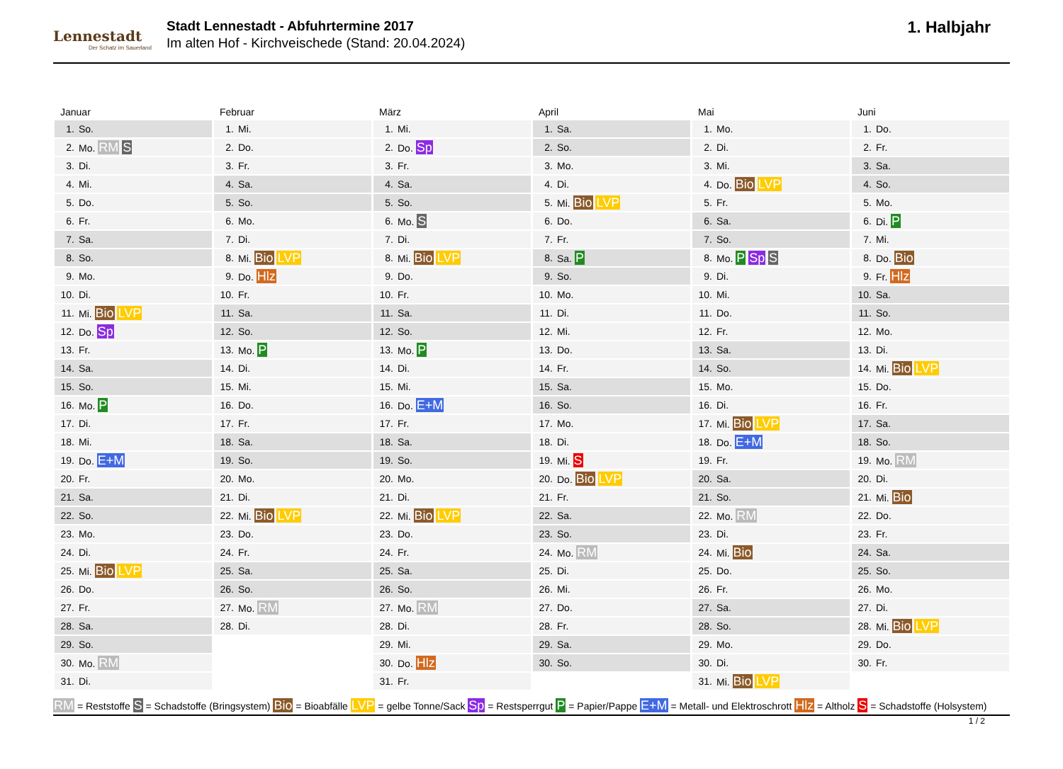Lennestadt
Der Schatz im Sauerland
Stadt Lennestadt - Abfuhrtermine 2017
Im alten Hof - Kirchveischede (Stand: 20.04.2024)
1. Halbjahr
Januar
| 1. | So. |
| 2. | Mo. RM S |
| 3. | Di. |
| 4. | Mi. |
| 5. | Do. |
| 6. | Fr. |
| 7. | Sa. |
| 8. | So. |
| 9. | Mo. |
| 10. | Di. |
| 11. | Mi. Bio LVP |
| 12. | Do. Sp |
| 13. | Fr. |
| 14. | Sa. |
| 15. | So. |
| 16. | Mo. P |
| 17. | Di. |
| 18. | Mi. |
| 19. | Do. E+M |
| 20. | Fr. |
| 21. | Sa. |
| 22. | So. |
| 23. | Mo. |
| 24. | Di. |
| 25. | Mi. Bio LVP |
| 26. | Do. |
| 27. | Fr. |
| 28. | Sa. |
| 29. | So. |
| 30. | Mo. RM |
| 31. | Di. |
Februar
| 1. | Mi. |
| 2. | Do. |
| 3. | Fr. |
| 4. | Sa. |
| 5. | So. |
| 6. | Mo. |
| 7. | Di. |
| 8. | Mi. Bio LVP |
| 9. | Do. Hlz |
| 10. | Fr. |
| 11. | Sa. |
| 12. | So. |
| 13. | Mo. P |
| 14. | Di. |
| 15. | Mi. |
| 16. | Do. |
| 17. | Fr. |
| 18. | Sa. |
| 19. | So. |
| 20. | Mo. |
| 21. | Di. |
| 22. | Mi. Bio LVP |
| 23. | Do. |
| 24. | Fr. |
| 25. | Sa. |
| 26. | So. |
| 27. | Mo. RM |
| 28. | Di. |
März
| 1. | Mi. |
| 2. | Do. Sp |
| 3. | Fr. |
| 4. | Sa. |
| 5. | So. |
| 6. | Mo. S |
| 7. | Di. |
| 8. | Mi. Bio LVP |
| 9. | Do. |
| 10. | Fr. |
| 11. | Sa. |
| 12. | So. |
| 13. | Mo. P |
| 14. | Di. |
| 15. | Mi. |
| 16. | Do. E+M |
| 17. | Fr. |
| 18. | Sa. |
| 19. | So. |
| 20. | Mo. |
| 21. | Di. |
| 22. | Mi. Bio LVP |
| 23. | Do. |
| 24. | Fr. |
| 25. | Sa. |
| 26. | So. |
| 27. | Mo. RM |
| 28. | Di. |
| 29. | Mi. |
| 30. | Do. Hlz |
| 31. | Fr. |
April
| 1. | Sa. |
| 2. | So. |
| 3. | Mo. |
| 4. | Di. |
| 5. | Mi. Bio LVP |
| 6. | Do. |
| 7. | Fr. |
| 8. | Sa. P |
| 9. | So. |
| 10. | Mo. |
| 11. | Di. |
| 12. | Mi. |
| 13. | Do. |
| 14. | Fr. |
| 15. | Sa. |
| 16. | So. |
| 17. | Mo. |
| 18. | Di. |
| 19. | Mi. S |
| 20. | Do. Bio LVP |
| 21. | Fr. |
| 22. | Sa. |
| 23. | So. |
| 24. | Mo. RM |
| 25. | Di. |
| 26. | Mi. |
| 27. | Do. |
| 28. | Fr. |
| 29. | Sa. |
| 30. | So. |
Mai
| 1. | Mo. |
| 2. | Di. |
| 3. | Mi. |
| 4. | Do. Bio LVP |
| 5. | Fr. |
| 6. | Sa. |
| 7. | So. |
| 8. | Mo. P Sp S |
| 9. | Di. |
| 10. | Mi. |
| 11. | Do. |
| 12. | Fr. |
| 13. | Sa. |
| 14. | So. |
| 15. | Mo. |
| 16. | Di. |
| 17. | Mi. Bio LVP |
| 18. | Do. E+M |
| 19. | Fr. |
| 20. | Sa. |
| 21. | So. |
| 22. | Mo. RM |
| 23. | Di. |
| 24. | Mi. Bio |
| 25. | Do. |
| 26. | Fr. |
| 27. | Sa. |
| 28. | So. |
| 29. | Mo. |
| 30. | Di. |
| 31. | Mi. Bio LVP |
Juni
| 1. | Do. |
| 2. | Fr. |
| 3. | Sa. |
| 4. | So. |
| 5. | Mo. |
| 6. | Di. P |
| 7. | Mi. |
| 8. | Do. Bio |
| 9. | Fr. Hlz |
| 10. | Sa. |
| 11. | So. |
| 12. | Mo. |
| 13. | Di. |
| 14. | Mi. Bio LVP |
| 15. | Do. |
| 16. | Fr. |
| 17. | Sa. |
| 18. | So. |
| 19. | Mo. RM |
| 20. | Di. |
| 21. | Mi. Bio |
| 22. | Do. |
| 23. | Fr. |
| 24. | Sa. |
| 25. | So. |
| 26. | Mo. |
| 27. | Di. |
| 28. | Mi. Bio LVP |
| 29. | Do. |
| 30. | Fr. |
RM = Reststoffe S = Schadstoffe (Bringsystem) Bio = Bioabfälle LVP = gelbe Tonne/Sack Sp = Restsperrgut P = Papier/Pappe E+M = Metall- und Elektroschrott Hlz = Altholz S = Schadstoffe (Holsystem)
1 / 2